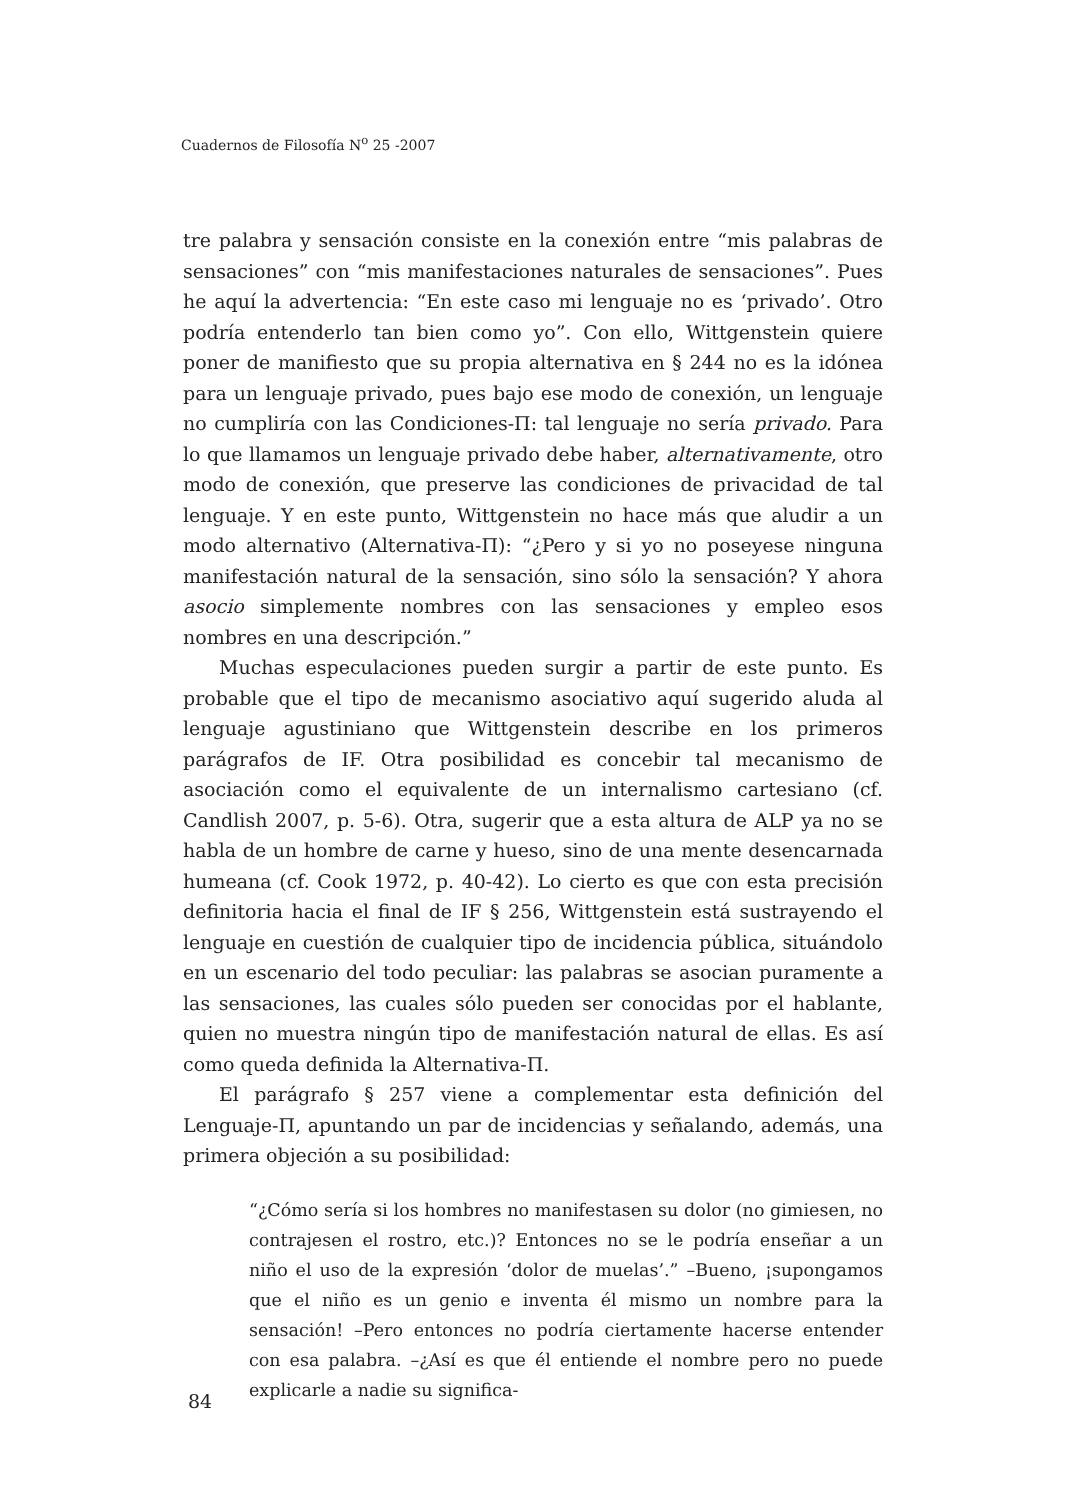Cuadernos de Filosofía N<sup>o</sup> 25 -2007
tre palabra y sensación consiste en la conexión entre “mis palabras de sensaciones” con “mis manifestaciones naturales de sensaciones”. Pues he aquí la advertencia: “En este caso mi lenguaje no es ‘privado’. Otro podría entenderlo tan bien como yo”. Con ello, Wittgenstein quiere poner de manifiesto que su propia alternativa en § 244 no es la idónea para un lenguaje privado, pues bajo ese modo de conexión, un lenguaje no cumpliría con las Condiciones-Π: tal lenguaje no sería privado. Para lo que llamamos un lenguaje privado debe haber, alternativamente, otro modo de conexión, que preserve las condiciones de privacidad de tal lenguaje. Y en este punto, Wittgenstein no hace más que aludir a un modo alternativo (Alternativa-Π): “¿Pero y si yo no poseyese ninguna manifestación natural de la sensación, sino sólo la sensación? Y ahora asocio simplemente nombres con las sensaciones y empleo esos nombres en una descripción.”
Muchas especulaciones pueden surgir a partir de este punto. Es probable que el tipo de mecanismo asociativo aquí sugerido aluda al lenguaje agustiniano que Wittgenstein describe en los primeros parágrafos de IF. Otra posibilidad es concebir tal mecanismo de asociación como el equivalente de un internalismo cartesiano (cf. Candlish 2007, p. 5-6). Otra, sugerir que a esta altura de ALP ya no se habla de un hombre de carne y hueso, sino de una mente desencarnada humeana (cf. Cook 1972, p. 40-42). Lo cierto es que con esta precisión definitoria hacia el final de IF § 256, Wittgenstein está sustrayendo el lenguaje en cuestión de cualquier tipo de incidencia pública, situándolo en un escenario del todo peculiar: las palabras se asocian puramente a las sensaciones, las cuales sólo pueden ser conocidas por el hablante, quien no muestra ningún tipo de manifestación natural de ellas. Es así como queda definida la Alternativa-Π.
El parágrafo § 257 viene a complementar esta definición del Lenguaje-Π, apuntando un par de incidencias y señalando, además, una primera objeción a su posibilidad:
“¿Cómo sería si los hombres no manifestasen su dolor (no gimiesen, no contrajesen el rostro, etc.)? Entonces no se le podría enseñar a un niño el uso de la expresión ‘dolor de muelas’.” –Bueno, ¡supongamos que el niño es un genio e inventa él mismo un nombre para la sensación! –Pero entonces no podría ciertamente hacerse entender con esa palabra. –¿Así es que él entiende el nombre pero no puede explicarle a nadie su significa-
84